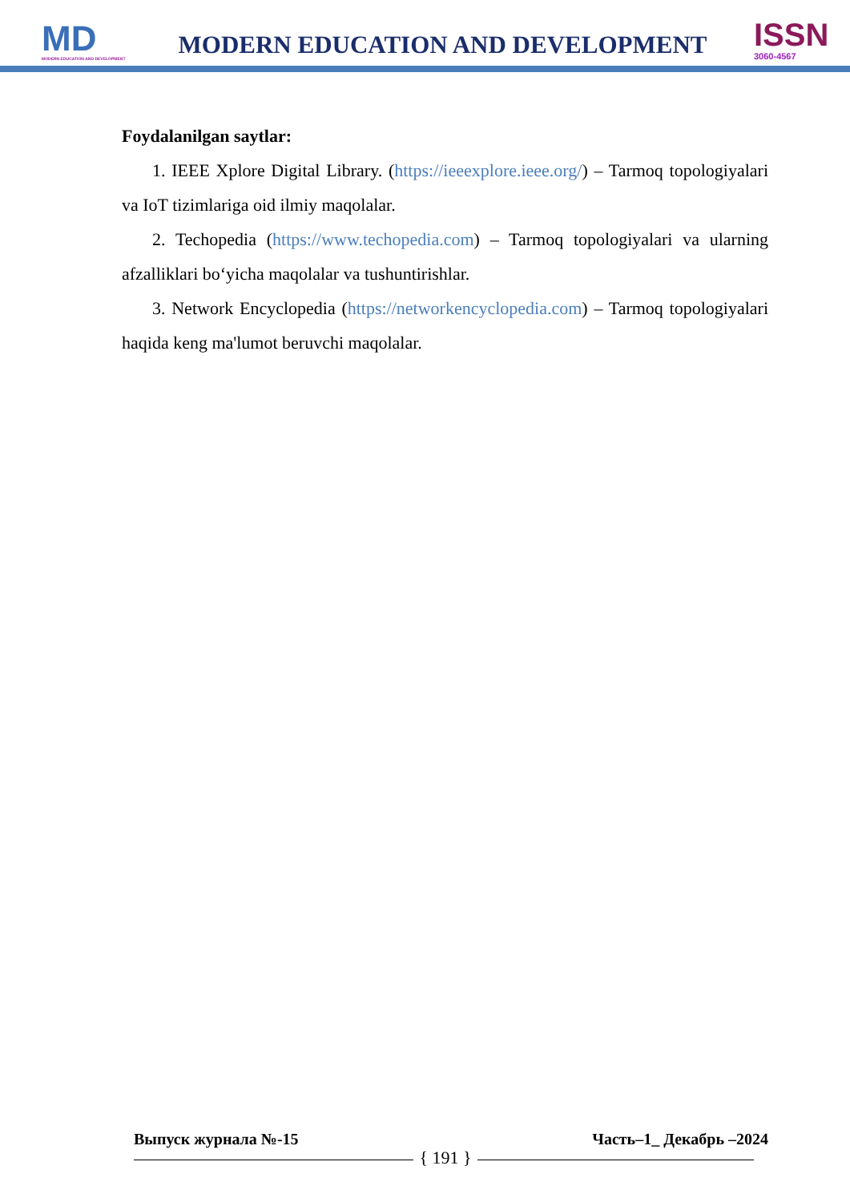MD
MODERN EDUCATION AND DEVELOPMENT
MODERN EDUCATION AND DEVELOPMENT
ISSN
3060-4567
Foydalanilgan saytlar:
1. IEEE Xplore Digital Library. (https://ieeexplore.ieee.org/) – Tarmoq topologiyalari va IoT tizimlariga oid ilmiy maqolalar.
2. Techopedia (https://www.techopedia.com) – Tarmoq topologiyalari va ularning afzalliklari bo‘yicha maqolalar va tushuntirishlar.
3. Network Encyclopedia (https://networkencyclopedia.com) – Tarmoq topologiyalari haqida keng ma'lumot beruvchi maqolalar.
Выпуск журнала №-15 Часть–1_ Декабрь –2024
{ 191 }